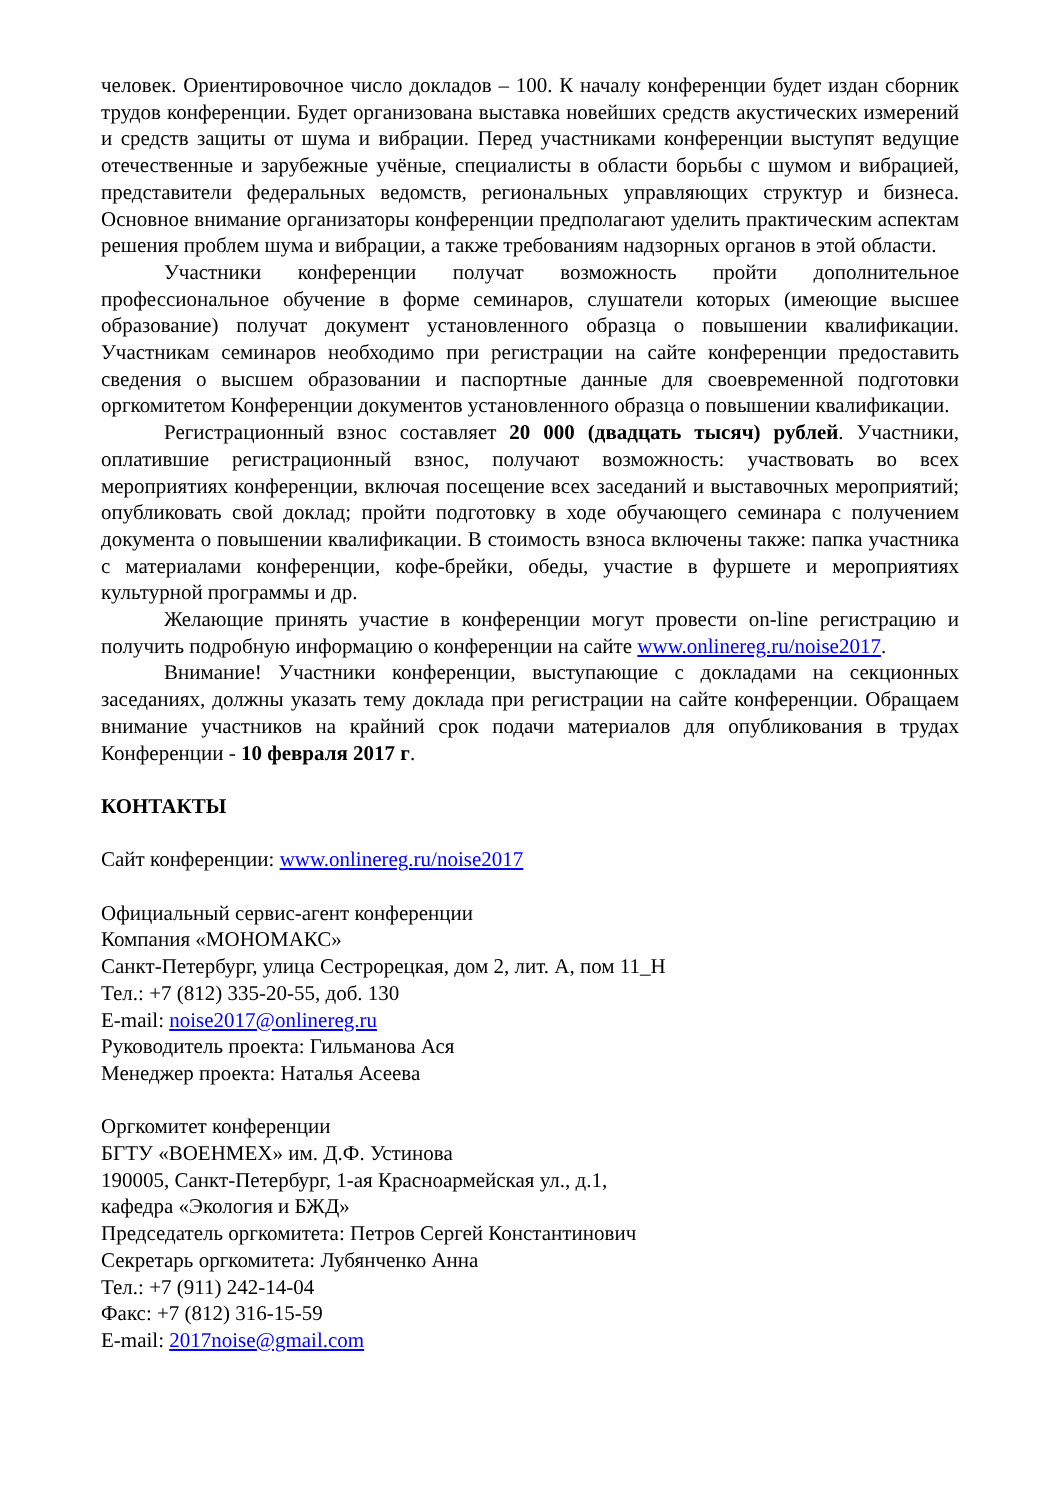человек. Ориентировочное число докладов – 100. К началу конференции будет издан сборник трудов конференции. Будет организована выставка новейших средств акустических измерений и средств защиты от шума и вибрации. Перед участниками конференции выступят ведущие отечественные и зарубежные учёные, специалисты в области борьбы с шумом и вибрацией, представители федеральных ведомств, региональных управляющих структур и бизнеса. Основное внимание организаторы конференции предполагают уделить практическим аспектам решения проблем шума и вибрации, а также требованиям надзорных органов в этой области.
Участники конференции получат возможность пройти дополнительное профессиональное обучение в форме семинаров, слушатели которых (имеющие высшее образование) получат документ установленного образца о повышении квалификации. Участникам семинаров необходимо при регистрации на сайте конференции предоставить сведения о высшем образовании и паспортные данные для своевременной подготовки оргкомитетом Конференции документов установленного образца о повышении квалификации.
Регистрационный взнос составляет 20 000 (двадцать тысяч) рублей. Участники, оплатившие регистрационный взнос, получают возможность: участвовать во всех мероприятиях конференции, включая посещение всех заседаний и выставочных мероприятий; опубликовать свой доклад; пройти подготовку в ходе обучающего семинара с получением документа о повышении квалификации. В стоимость взноса включены также: папка участника с материалами конференции, кофе-брейки, обеды, участие в фуршете и мероприятиях культурной программы и др.
Желающие принять участие в конференции могут провести on-line регистрацию и получить подробную информацию о конференции на сайте www.onlinereg.ru/noise2017.
Внимание! Участники конференции, выступающие с докладами на секционных заседаниях, должны указать тему доклада при регистрации на сайте конференции. Обращаем внимание участников на крайний срок подачи материалов для опубликования в трудах Конференции - 10 февраля 2017 г.
КОНТАКТЫ
Сайт конференции: www.onlinereg.ru/noise2017
Официальный сервис-агент конференции
Компания «МОНОМАКС»
Санкт-Петербург, улица Сестрорецкая, дом 2, лит. А, пом 11_Н
Тел.: +7 (812) 335-20-55, доб. 130
E-mail: noise2017@onlinereg.ru
Руководитель проекта: Гильманова Ася
Менеджер проекта: Наталья Асеева
Оргкомитет конференции
БГТУ «ВОЕНМЕХ» им. Д.Ф. Устинова
190005, Санкт-Петербург, 1-ая Красноармейская ул., д.1,
кафедра «Экология и БЖД»
Председатель оргкомитета: Петров Сергей Константинович
Секретарь оргкомитета: Лубянченко Анна
Тел.: +7 (911) 242-14-04
Факс: +7 (812) 316-15-59
E-mail: 2017noise@gmail.com